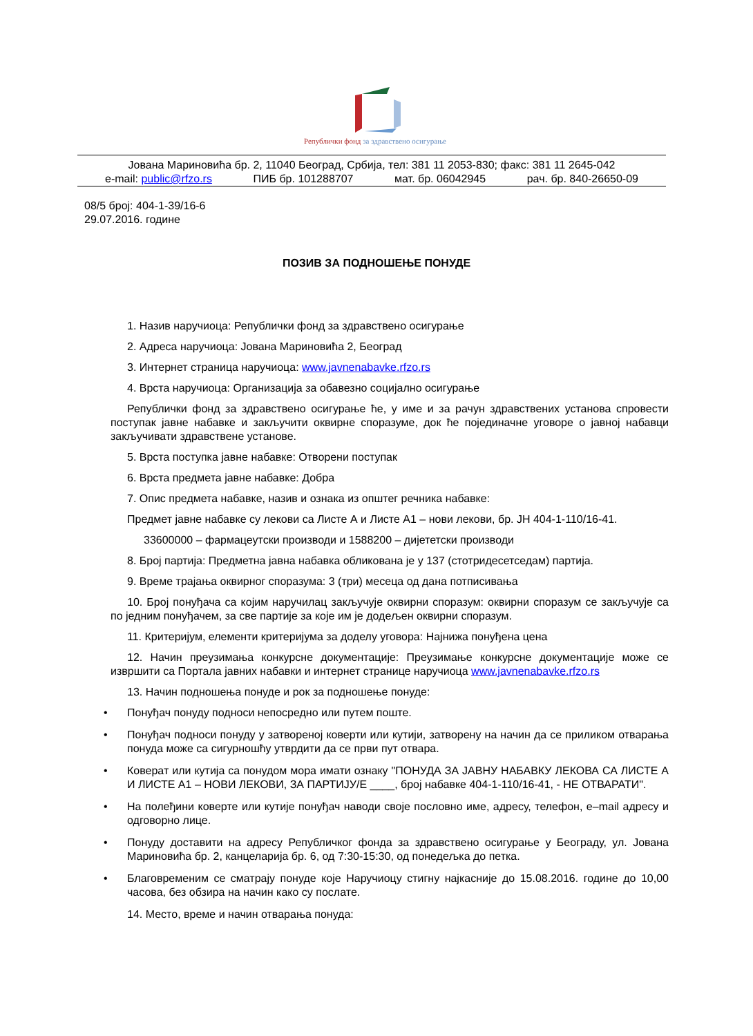Републички фонд за здравствено осигурање
Јована Мариновића бр. 2, 11040 Београд, Србија, тел: 381 11 2053-830; факс: 381 11 2645-042
e-mail: public@rfzo.rs ПИБ бр. 101288707 мат. бр. 06042945 рач. бр. 840-26650-09
08/5 број: 404-1-39/16-6
29.07.2016. године
ПОЗИВ ЗА ПОДНОШЕЊЕ ПОНУДЕ
1. Назив наручиоца: Републички фонд за здравствено осигурање
2. Адреса наручиоца: Јована Мариновића 2, Београд
3. Интернет страница наручиоца: www.javnenabavke.rfzo.rs
4. Врста наручиоца: Организација за обавезно социјално осигурање
Републички фонд за здравствено осигурање ће, у име и за рачун здравствених установа спровести поступак јавне набавке и закључити оквирне споразуме, док ће појединачне уговоре о јавној набавци закључивати здравствене установе.
5. Врста поступка јавне набавке: Отворени поступак
6. Врста предмета јавне набавке: Добра
7. Опис предмета набавке, назив и ознака из општег речника набавке:
Предмет јавне набавке су лекови са Листе А и Листе А1 – нови лекови, бр. ЈН 404-1-110/16-41.
33600000 – фармацеутски производи и 1588200 – дијететски производи
8. Број партија: Предметна јавна набавка обликована је у 137 (стотридесетседам) партија.
9. Време трајања оквирног споразума: 3 (три) месеца од дана потписивања
10. Број понуђача са којим наручилац закључује оквирни споразум: оквирни споразум се закључује са по једним понуђачем, за све партије за које им је додељен оквирни споразум.
11. Критеријум, елементи критеријума за доделу уговора: Најнижа понуђена цена
12. Начин преузимања конкурсне документације: Преузимање конкурсне документације може се извршити са Портала јавних набавки и интернет странице наручиоца www.javnenabavke.rfzo.rs
13. Начин подношења понуде и рок за подношење понуде:
• Понуђач понуду подноси непосредно или путем поште.
• Понуђач подноси понуду у затвореној коверти или кутији, затворену на начин да се приликом отварања понуда може са сигурношћу утврдити да се први пут отвара.
• Коверат или кутија са понудом мора имати ознаку "ПОНУДА ЗА ЈАВНУ НАБАВКУ ЛЕКОВА СА ЛИСТЕ А И ЛИСТЕ А1 – НОВИ ЛЕКОВИ, ЗА ПАРТИЈУ/Е ____, број набавке 404-1-110/16-41, - НЕ ОТВАРАТИ".
• На полеђини коверте или кутије понуђач наводи своје пословно име, адресу, телефон, e–mail адресу и одговорно лице.
• Понуду доставити на адресу Републичког фонда за здравствено осигурање у Београду, ул. Јована Мариновића бр. 2, канцеларија бр. 6, од 7:30-15:30, од понедељка до петка.
• Благовременим се сматрају понуде које Наручиоцу стигну најкасније до 15.08.2016. године до 10,00 часова, без обзира на начин како су послате.
14. Место, време и начин отварања понуда: